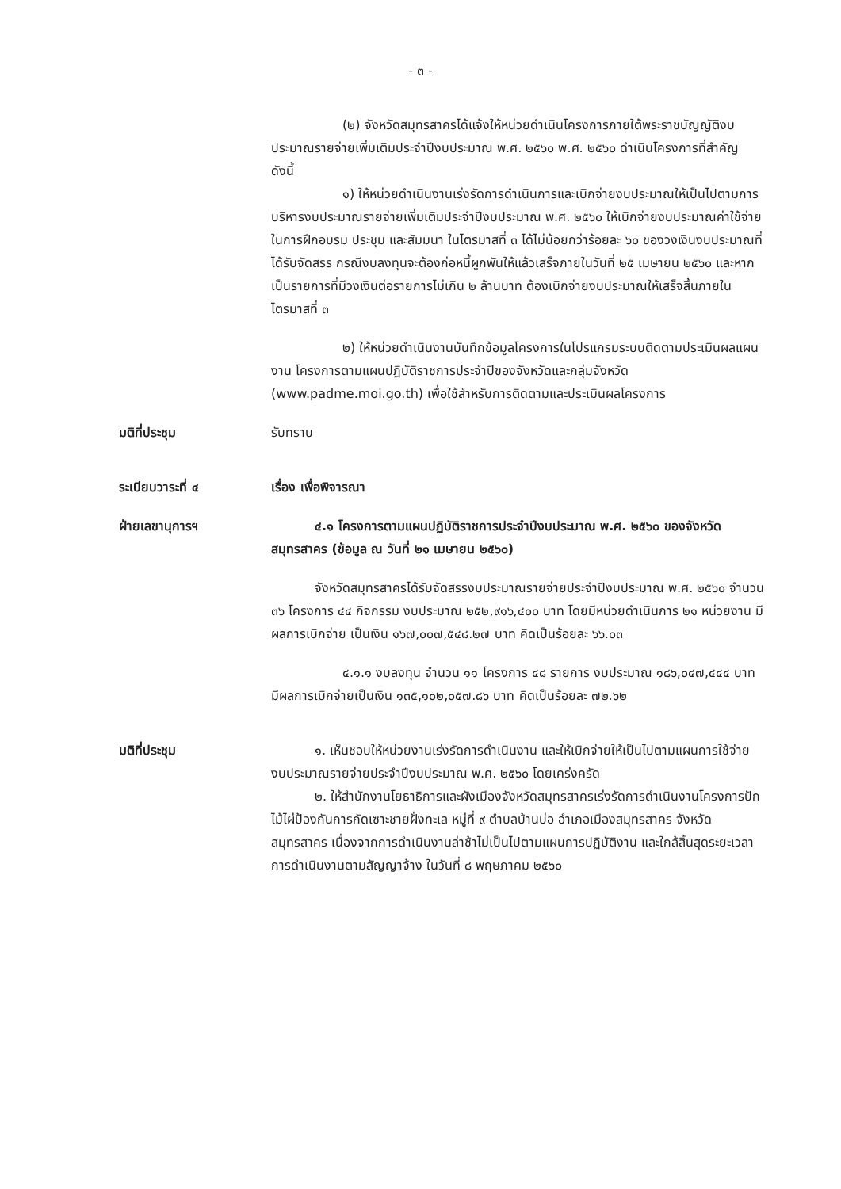- ๓ -
(๒) จังหวัดสมุทรสาครได้แจ้งให้หน่วยดำเนินโครงการภายใต้พระราชบัญญัติงบประมาณรายจ่ายเพิ่มเติมประจำปีงบประมาณ พ.ศ. ๒๕๖๐ พ.ศ. ๒๕๖๐ ดำเนินโครงการที่สำคัญ ดังนี้
๑) ให้หน่วยดำเนินงานเร่งรัดการดำเนินการและเบิกจ่ายงบประมาณให้เป็นไปตามการบริหารงบประมาณรายจ่ายเพิ่มเติมประจำปีงบประมาณ พ.ศ. ๒๕๖๐ ให้เบิกจ่ายงบประมาณค่าใช้จ่ายในการฝึกอบรม ประชุม และสัมมนา ในไตรมาสที่ ๓ ได้ไม่น้อยกว่าร้อยละ ๖๐ ของวงเงินงบประมาณที่ได้รับจัดสรร กรณีงบลงทุนจะต้องก่อหนี้ผูกพันให้แล้วเสร็จภายในวันที่ ๒๕ เมษายน ๒๕๖๐ และหากเป็นรายการที่มีวงเงินต่อรายการไม่เกิน ๒ ล้านบาท ต้องเบิกจ่ายงบประมาณให้เสร็จสิ้นภายในไตรมาสที่ ๓
๒) ให้หน่วยดำเนินงานบันทึกข้อมูลโครงการในโปรแกรมระบบติดตามประเมินผลแผนงาน โครงการตามแผนปฏิบัติราชการประจำปีของจังหวัดและกลุ่มจังหวัด (www.padme.moi.go.th) เพื่อใช้สำหรับการติดตามและประเมินผลโครงการ
มติที่ประชุม รับทราบ
ระเบียบวาระที่ ๔ เรื่อง เพื่อพิจารณา
ฝ่ายเลขานุการฯ ๔.๑ โครงการตามแผนปฏิบัติราชการประจำปีงบประมาณ พ.ศ. ๒๕๖๐ ของจังหวัดสมุทรสาคร (ข้อมูล ณ วันที่ ๒๑ เมษายน ๒๕๖๐)
จังหวัดสมุทรสาครได้รับจัดสรรงบประมาณรายจ่ายประจำปีงบประมาณ พ.ศ. ๒๕๖๐ จำนวน ๓๖ โครงการ ๔๔ กิจกรรม งบประมาณ ๒๕๒,๙๑๖,๔๐๐ บาท โดยมีหน่วยดำเนินการ ๒๑ หน่วยงาน มีผลการเบิกจ่าย เป็นเงิน ๑๖๗,๐๐๗,๕๔๘.๒๗ บาท คิดเป็นร้อยละ ๖๖.๐๓
๔.๑.๑ งบลงทุน จำนวน ๑๑ โครงการ ๔๘ รายการ งบประมาณ ๑๘๖,๐๔๗,๔๔๔ บาท มีผลการเบิกจ่ายเป็นเงิน ๑๓๕,๑๐๒,๐๕๗.๘๖ บาท คิดเป็นร้อยละ ๗๒.๖๒
มติที่ประชุม ๑. เห็นชอบให้หน่วยงานเร่งรัดการดำเนินงาน และให้เบิกจ่ายให้เป็นไปตามแผนการใช้จ่ายงบประมาณรายจ่ายประจำปีงบประมาณ พ.ศ. ๒๕๖๐ โดยเคร่งครัด
๒. ให้สำนักงานโยธาธิการและผังเมืองจังหวัดสมุทรสาครเร่งรัดการดำเนินงานโครงการปักไม้ไผ่ป้องกันการกัดเซาะชายฝั่งทะเล หมู่ที่ ๙ ตำบลบ้านบ่อ อำเภอเมืองสมุทรสาคร จังหวัดสมุทรสาคร เนื่องจากการดำเนินงานล่าช้าไม่เป็นไปตามแผนการปฏิบัติงาน และใกล้สิ้นสุดระยะเวลาการดำเนินงานตามสัญญาจ้าง ในวันที่ ๘ พฤษภาคม ๒๕๖๐